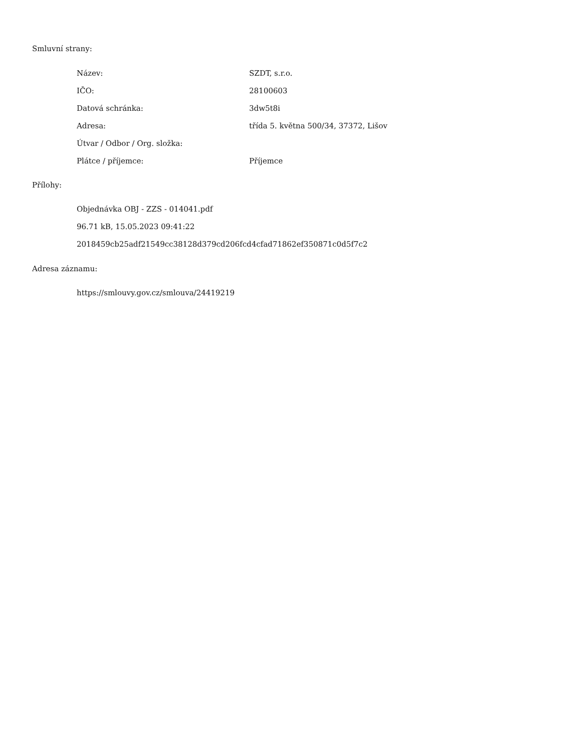Smluvní strany:
| Název: | SZDT, s.r.o. |
| IČO: | 28100603 |
| Datová schránka: | 3dw5t8i |
| Adresa: | třída 5. května 500/34, 37372, Lišov |
| Útvar / Odbor / Org. složka: | |
| Plátce / příjemce: | Příjemce |
Přílohy:
Objednávka OBJ - ZZS - 014041.pdf
96.71 kB, 15.05.2023 09:41:22
2018459cb25adf21549cc38128d379cd206fcd4cfad71862ef350871c0d5f7c2
Adresa záznamu:
https://smlouvy.gov.cz/smlouva/24419219